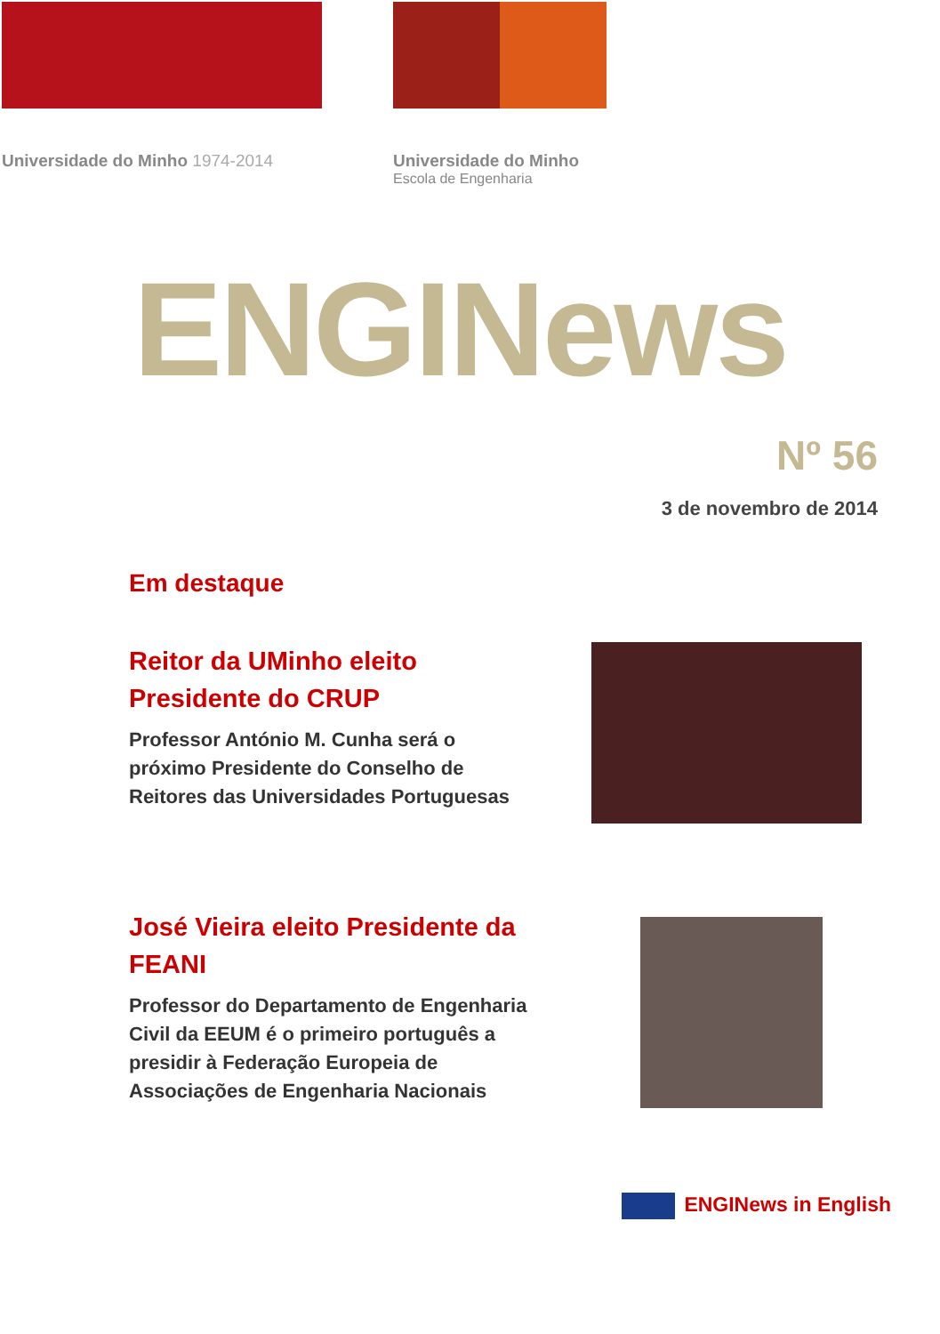Universidade do Minho 1974-2014 Universidade do Minho
Escola de Engenharia
ENGINews
Nº 56
3 de novembro de 2014
Em destaque
Reitor da UMinho eleito Presidente do CRUP
Professor António M. Cunha será o próximo Presidente do Conselho de Reitores das Universidades Portuguesas
José Vieira eleito Presidente da FEANI
Professor do Departamento de Engenharia Civil da EEUM é o primeiro português a presidir à Federação Europeia de Associações de Engenharia Nacionais
ENGINews in English